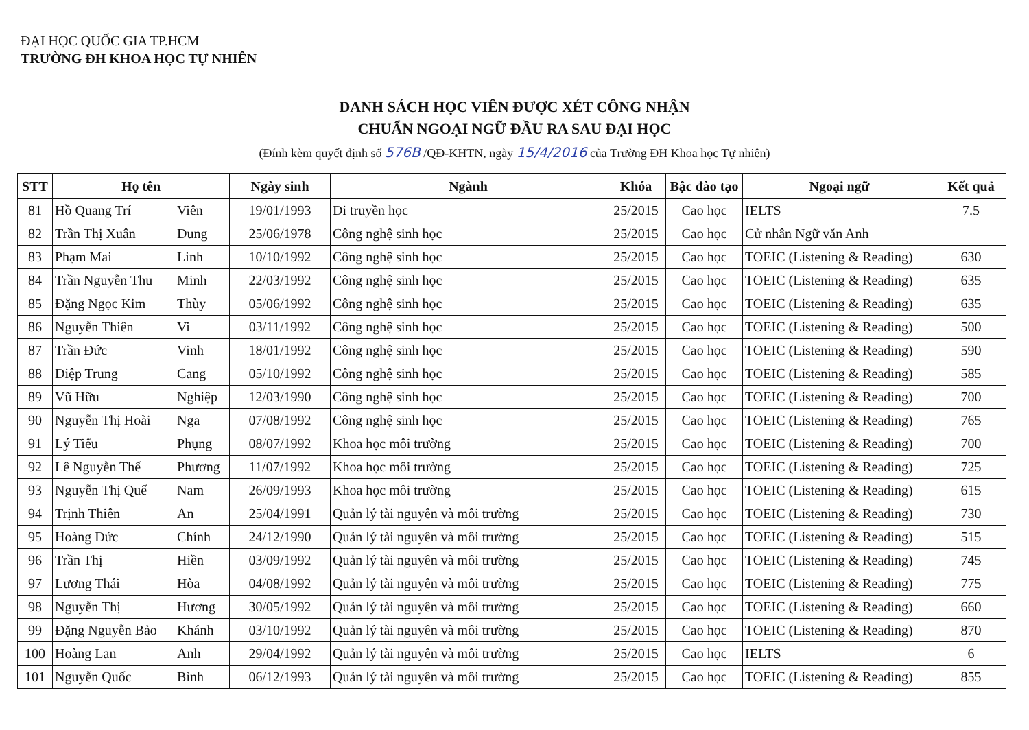ĐẠI HỌC QUỐC GIA TP.HCM
TRƯỜNG ĐH KHOA HỌC TỰ NHIÊN
DANH SÁCH HỌC VIÊN ĐƯỢC XÉT CÔNG NHẬN
CHUẨN NGOẠI NGỮ ĐẦU RA SAU ĐẠI HỌC
(Đính kèm quyết định số 576B /QĐ-KHTN, ngày 15/4/2016 của Trường ĐH Khoa học Tự nhiên)
| STT | Họ tên | | Ngày sinh | Ngành | Khóa | Bậc đào tạo | Ngoại ngữ | Kết quả |
| --- | --- | --- | --- | --- | --- | --- | --- | --- |
| 81 | Hồ Quang Trí | Viên | 19/01/1993 | Di truyền học | 25/2015 | Cao học | IELTS | 7.5 |
| 82 | Trần Thị Xuân | Dung | 25/06/1978 | Công nghệ sinh học | 25/2015 | Cao học | Cử nhân Ngữ văn Anh | |
| 83 | Phạm Mai | Linh | 10/10/1992 | Công nghệ sinh học | 25/2015 | Cao học | TOEIC (Listening & Reading) | 630 |
| 84 | Trần Nguyễn Thu | Minh | 22/03/1992 | Công nghệ sinh học | 25/2015 | Cao học | TOEIC (Listening & Reading) | 635 |
| 85 | Đặng Ngọc Kim | Thùy | 05/06/1992 | Công nghệ sinh học | 25/2015 | Cao học | TOEIC (Listening & Reading) | 635 |
| 86 | Nguyễn Thiên | Vi | 03/11/1992 | Công nghệ sinh học | 25/2015 | Cao học | TOEIC (Listening & Reading) | 500 |
| 87 | Trần Đức | Vinh | 18/01/1992 | Công nghệ sinh học | 25/2015 | Cao học | TOEIC (Listening & Reading) | 590 |
| 88 | Diệp Trung | Cang | 05/10/1992 | Công nghệ sinh học | 25/2015 | Cao học | TOEIC (Listening & Reading) | 585 |
| 89 | Vũ Hữu | Nghiệp | 12/03/1990 | Công nghệ sinh học | 25/2015 | Cao học | TOEIC (Listening & Reading) | 700 |
| 90 | Nguyễn Thị Hoài | Nga | 07/08/1992 | Công nghệ sinh học | 25/2015 | Cao học | TOEIC (Listening & Reading) | 765 |
| 91 | Lý Tiểu | Phụng | 08/07/1992 | Khoa học môi trường | 25/2015 | Cao học | TOEIC (Listening & Reading) | 700 |
| 92 | Lê Nguyễn Thế | Phương | 11/07/1992 | Khoa học môi trường | 25/2015 | Cao học | TOEIC (Listening & Reading) | 725 |
| 93 | Nguyễn Thị Quế | Nam | 26/09/1993 | Khoa học môi trường | 25/2015 | Cao học | TOEIC (Listening & Reading) | 615 |
| 94 | Trịnh Thiên | An | 25/04/1991 | Quản lý tài nguyên và môi trường | 25/2015 | Cao học | TOEIC (Listening & Reading) | 730 |
| 95 | Hoàng Đức | Chính | 24/12/1990 | Quản lý tài nguyên và môi trường | 25/2015 | Cao học | TOEIC (Listening & Reading) | 515 |
| 96 | Trần Thị | Hiền | 03/09/1992 | Quản lý tài nguyên và môi trường | 25/2015 | Cao học | TOEIC (Listening & Reading) | 745 |
| 97 | Lương Thái | Hòa | 04/08/1992 | Quản lý tài nguyên và môi trường | 25/2015 | Cao học | TOEIC (Listening & Reading) | 775 |
| 98 | Nguyễn Thị | Hương | 30/05/1992 | Quản lý tài nguyên và môi trường | 25/2015 | Cao học | TOEIC (Listening & Reading) | 660 |
| 99 | Đặng Nguyễn Bảo | Khánh | 03/10/1992 | Quản lý tài nguyên và môi trường | 25/2015 | Cao học | TOEIC (Listening & Reading) | 870 |
| 100 | Hoàng Lan | Anh | 29/04/1992 | Quản lý tài nguyên và môi trường | 25/2015 | Cao học | IELTS | 6 |
| 101 | Nguyễn Quốc | Bình | 06/12/1993 | Quản lý tài nguyên và môi trường | 25/2015 | Cao học | TOEIC (Listening & Reading) | 855 |